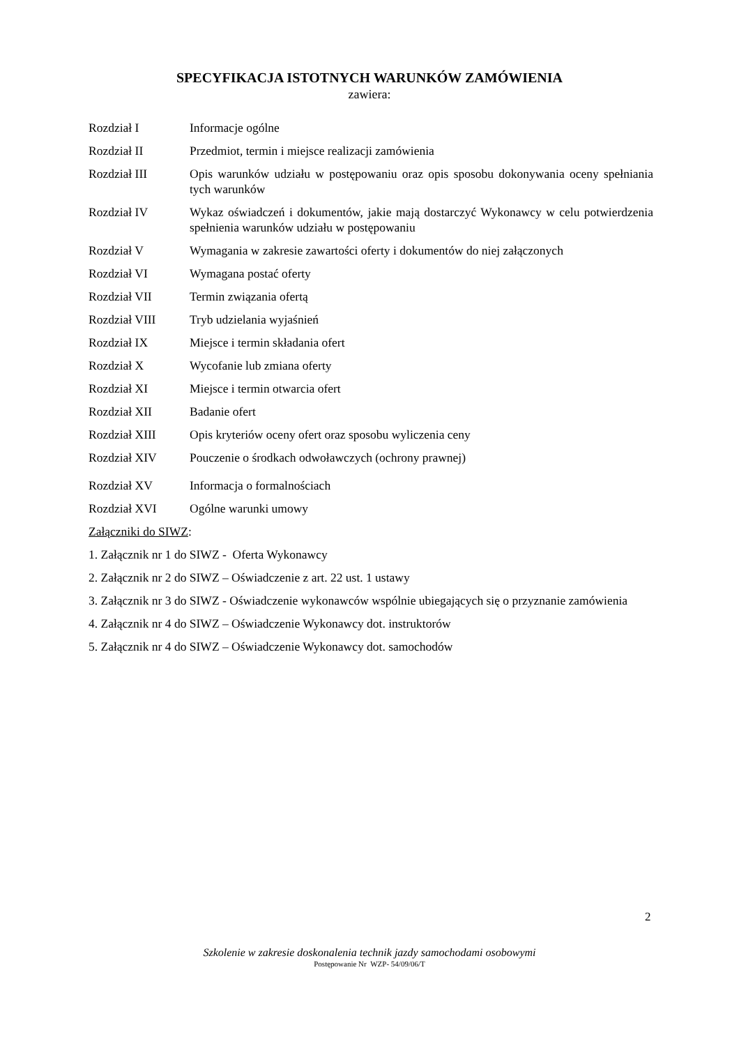SPECYFIKACJA ISTOTNYCH WARUNKÓW ZAMÓWIENIA
zawiera:
Rozdział I Informacje ogólne
Rozdział II Przedmiot, termin i miejsce realizacji zamówienia
Rozdział III Opis warunków udziału w postępowaniu oraz opis sposobu dokonywania oceny spełniania tych warunków
Rozdział IV Wykaz oświadczeń i dokumentów, jakie mają dostarczyć Wykonawcy w celu potwierdzenia spełnienia warunków udziału w postępowaniu
Rozdział V Wymagania w zakresie zawartości oferty i dokumentów do niej załączonych
Rozdział VI Wymagana postać oferty
Rozdział VII Termin związania ofertą
Rozdział VIII Tryb udzielania wyjaśnień
Rozdział IX Miejsce i termin składania ofert
Rozdział X Wycofanie lub zmiana oferty
Rozdział XI Miejsce i termin otwarcia ofert
Rozdział XII Badanie ofert
Rozdział XIII Opis kryteriów oceny ofert oraz sposobu wyliczenia ceny
Rozdział XIV Pouczenie o środkach odwoławczych (ochrony prawnej)
Rozdział XV Informacja o formalnościach
Rozdział XVI Ogólne warunki umowy
Załączniki do SIWZ:
1. Załącznik nr 1 do SIWZ - Oferta Wykonawcy
2. Załącznik nr 2 do SIWZ – Oświadczenie z art. 22 ust. 1 ustawy
3. Załącznik nr 3 do SIWZ - Oświadczenie wykonawców wspólnie ubiegających się o przyznanie zamówienia
4. Załącznik nr 4 do SIWZ – Oświadczenie Wykonawcy dot. instruktorów
5. Załącznik nr 4 do SIWZ – Oświadczenie Wykonawcy dot. samochodów
2
Szkolenie w zakresie doskonalenia technik jazdy samochodami osobowymi
Postępowanie Nr WZP- 54/09/06/T